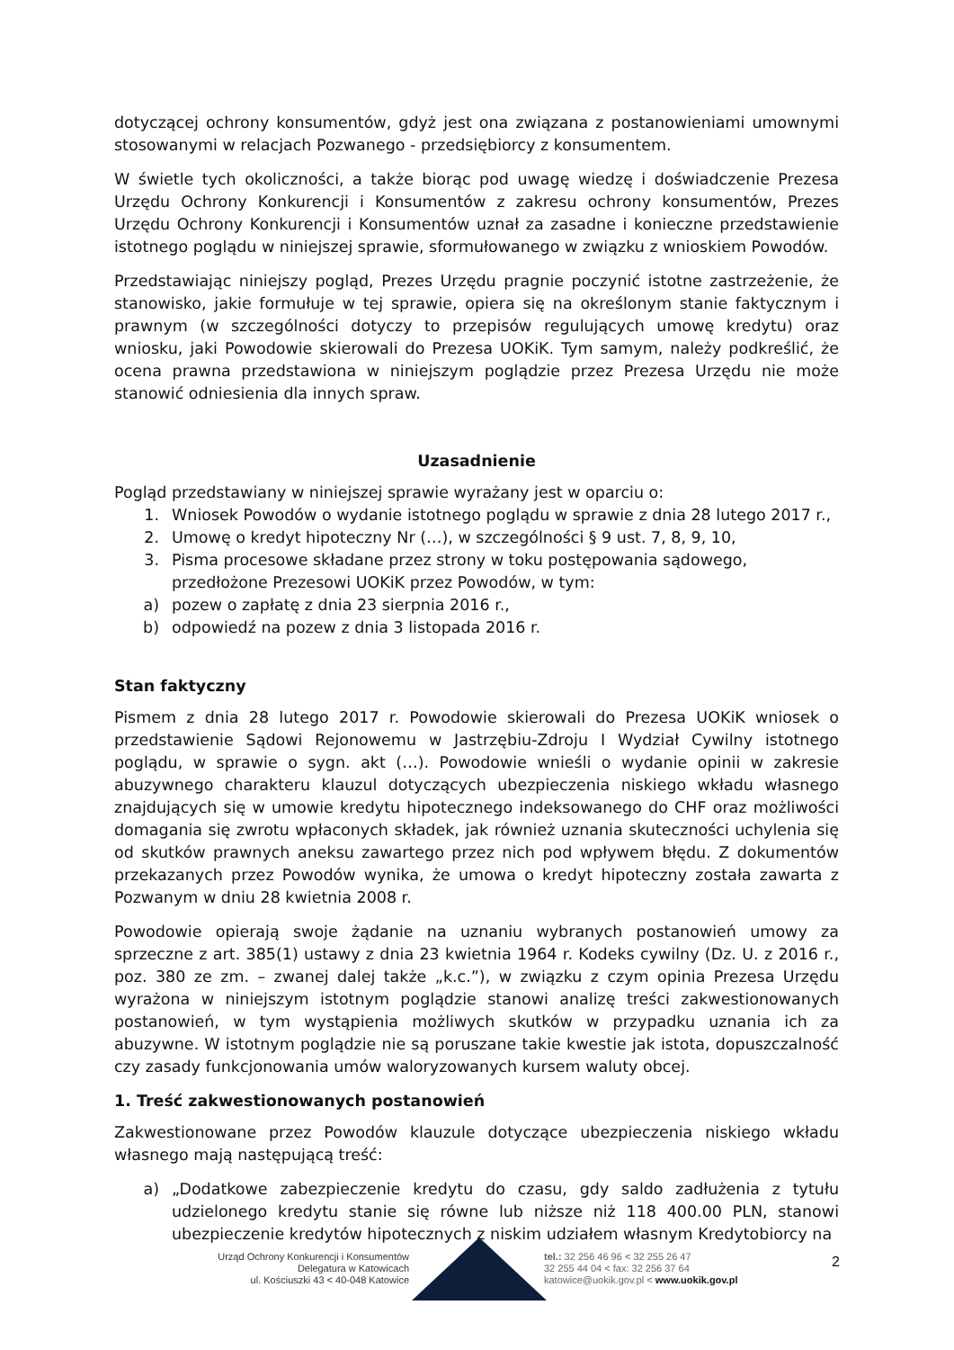dotyczącej ochrony konsumentów, gdyż jest ona związana z postanowieniami umownymi stosowanymi w relacjach Pozwanego - przedsiębiorcy z konsumentem.
W świetle tych okoliczności, a także biorąc pod uwagę wiedzę i doświadczenie Prezesa Urzędu Ochrony Konkurencji i Konsumentów z zakresu ochrony konsumentów, Prezes Urzędu Ochrony Konkurencji i Konsumentów uznał za zasadne i konieczne przedstawienie istotnego poglądu w niniejszej sprawie, sformułowanego w związku z wnioskiem Powodów.
Przedstawiając niniejszy pogląd, Prezes Urzędu pragnie poczynić istotne zastrzeżenie, że stanowisko, jakie formułuje w tej sprawie, opiera się na określonym stanie faktycznym i prawnym (w szczególności dotyczy to przepisów regulujących umowę kredytu) oraz wniosku, jaki Powodowie skierowali do Prezesa UOKiK. Tym samym, należy podkreślić, że ocena prawna przedstawiona w niniejszym poglądzie przez Prezesa Urzędu nie może stanowić odniesienia dla innych spraw.
Uzasadnienie
Pogląd przedstawiany w niniejszej sprawie wyrażany jest w oparciu o:
1. Wniosek Powodów o wydanie istotnego poglądu w sprawie z dnia 28 lutego 2017 r.,
2. Umowę o kredyt hipoteczny Nr (…), w szczególności § 9 ust. 7, 8, 9, 10,
3. Pisma procesowe składane przez strony w toku postępowania sądowego, przedłożone Prezesowi UOKiK przez Powodów, w tym:
a) pozew o zapłatę z dnia 23 sierpnia 2016 r.,
b) odpowiedź na pozew z dnia 3 listopada 2016 r.
Stan faktyczny
Pismem z dnia 28 lutego 2017 r. Powodowie skierowali do Prezesa UOKiK wniosek o przedstawienie Sądowi Rejonowemu w Jastrzębiu-Zdroju I Wydział Cywilny istotnego poglądu, w sprawie o sygn. akt (…). Powodowie wnieśli o wydanie opinii w zakresie abuzywnego charakteru klauzul dotyczących ubezpieczenia niskiego wkładu własnego znajdujących się w umowie kredytu hipotecznego indeksowanego do CHF oraz możliwości domagania się zwrotu wpłaconych składek, jak również uznania skuteczności uchylenia się od skutków prawnych aneksu zawartego przez nich pod wpływem błędu. Z dokumentów przekazanych przez Powodów wynika, że umowa o kredyt hipoteczny została zawarta z Pozwanym w dniu 28 kwietnia 2008 r.
Powodowie opierają swoje żądanie na uznaniu wybranych postanowień umowy za sprzeczne z art. 385(1) ustawy z dnia 23 kwietnia 1964 r. Kodeks cywilny (Dz. U. z 2016 r., poz. 380 ze zm. – zwanej dalej także „k.c.”), w związku z czym opinia Prezesa Urzędu wyrażona w niniejszym istotnym poglądzie stanowi analizę treści zakwestionowanych postanowień, w tym wystąpienia możliwych skutków w przypadku uznania ich za abuzywne. W istotnym poglądzie nie są poruszane takie kwestie jak istota, dopuszczalność czy zasady funkcjonowania umów waloryzowanych kursem waluty obcej.
1. Treść zakwestionowanych postanowień
Zakwestionowane przez Powodów klauzule dotyczące ubezpieczenia niskiego wkładu własnego mają następującą treść:
a) „Dodatkowe zabezpieczenie kredytu do czasu, gdy saldo zadłużenia z tytułu udzielonego kredytu stanie się równe lub niższe niż 118 400.00 PLN, stanowi ubezpieczenie kredytów hipotecznych z niskim udziałem własnym Kredytobiorcy na
Urząd Ochrony Konkurencji i Konsumentów
Delegatura w Katowicach
ul. Kościuszki 43 < 40-048 Katowice
tel.: 32 256 46 96 < 32 255 26 47
32 255 44 04 < fax: 32 256 37 64
katowice@uokik.gov.pl < www.uokik.gov.pl
2